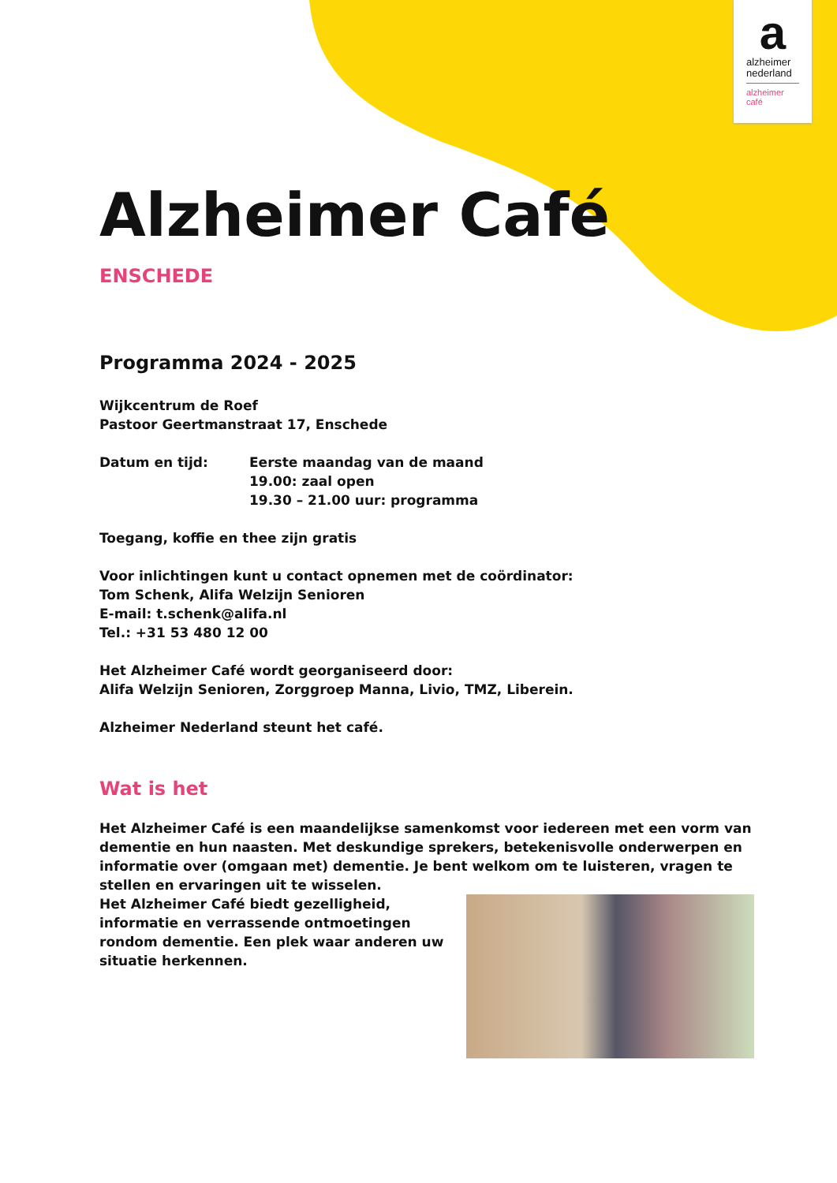a
alzheimer
nederland
alzheimer
café
Alzheimer Café
ENSCHEDE
Programma 2024 - 2025
Wijkcentrum de Roef
Pastoor Geertmanstraat 17, Enschede
Datum en tijd: Eerste maandag van de maand
19.00: zaal open
19.30 – 21.00 uur: programma
Toegang, koffie en thee zijn gratis
Voor inlichtingen kunt u contact opnemen met de coördinator:
Tom Schenk, Alifa Welzijn Senioren
E-mail: t.schenk@alifa.nl
Tel.: +31 53 480 12 00
Het Alzheimer Café wordt georganiseerd door:
Alifa Welzijn Senioren, Zorggroep Manna, Livio, TMZ, Liberein.
Alzheimer Nederland steunt het café.
Wat is het
Het Alzheimer Café is een maandelijkse samenkomst voor iedereen met een vorm van dementie en hun naasten. Met deskundige sprekers, betekenisvolle onderwerpen en informatie over (omgaan met) dementie. Je bent welkom om te luisteren, vragen te stellen en ervaringen uit te wisselen.
Het Alzheimer Café biedt gezelligheid, informatie en verrassende ontmoetingen rondom dementie. Een plek waar anderen uw situatie herkennen.